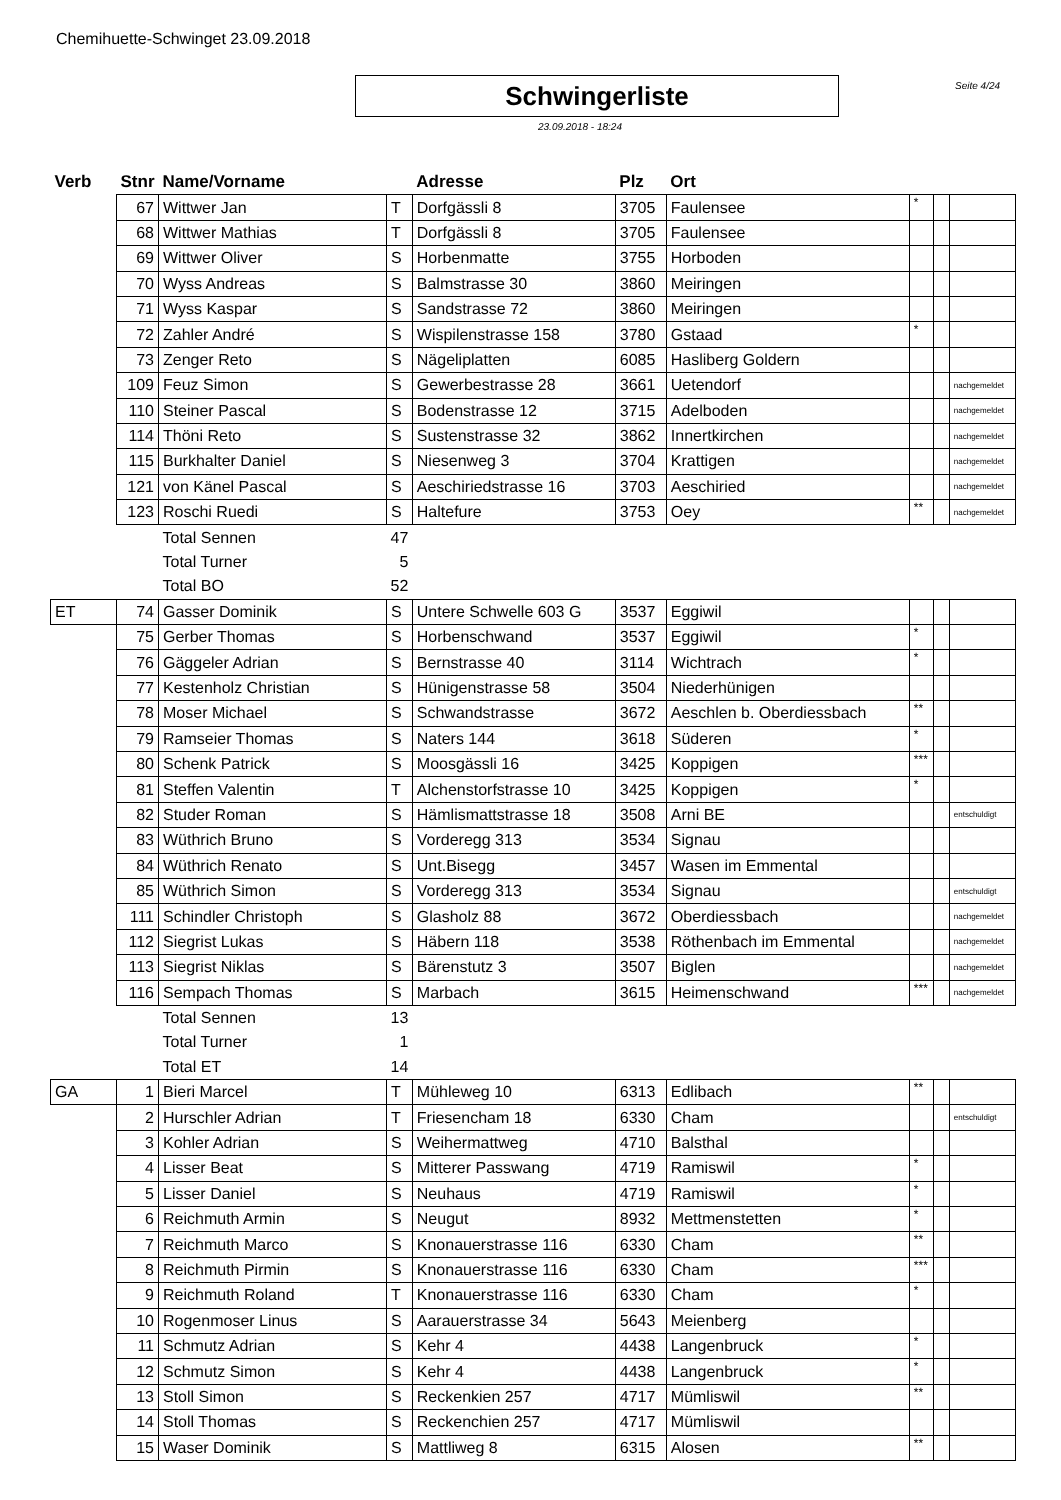Chemihuette-Schwinget 23.09.2018
Schwingerliste Seite 4/24
23.09.2018 - 18:24
| Verb | Stnr | Name/Vorname | | Adresse | Plz | Ort | | | |
| --- | --- | --- | --- | --- | --- | --- | --- | --- | --- |
| | 67 | Wittwer Jan | T | Dorfgässli 8 | 3705 | Faulensee | * | | |
| | 68 | Wittwer Mathias | T | Dorfgässli 8 | 3705 | Faulensee | | | |
| | 69 | Wittwer Oliver | S | Horbenmatte | 3755 | Horboden | | | |
| | 70 | Wyss Andreas | S | Balmstrasse 30 | 3860 | Meiringen | | | |
| | 71 | Wyss Kaspar | S | Sandstrasse 72 | 3860 | Meiringen | | | |
| | 72 | Zahler André | S | Wispilenstrasse 158 | 3780 | Gstaad | * | | |
| | 73 | Zenger Reto | S | Nägeliplatten | 6085 | Hasliberg Goldern | | | |
| | 109 | Feuz Simon | S | Gewerbestrasse 28 | 3661 | Uetendorf | | | nachgemeldet |
| | 110 | Steiner Pascal | S | Bodenstrasse 12 | 3715 | Adelboden | | | nachgemeldet |
| | 114 | Thöni Reto | S | Sustenstrasse 32 | 3862 | Innertkirchen | | | nachgemeldet |
| | 115 | Burkhalter Daniel | S | Niesenweg 3 | 3704 | Krattigen | | | nachgemeldet |
| | 121 | von Känel Pascal | S | Aeschiriedstrasse 16 | 3703 | Aeschiried | | | nachgemeldet |
| | 123 | Roschi Ruedi | S | Haltefure | 3753 | Oey | ** | | nachgemeldet |
| | | Total Sennen | 47 | | | | | | |
| | | Total Turner | 5 | | | | | | |
| | | Total BO | 52 | | | | | | |
| ET | 74 | Gasser Dominik | S | Untere Schwelle 603 G | 3537 | Eggiwil | | | |
| | 75 | Gerber Thomas | S | Horbenschwand | 3537 | Eggiwil | * | | |
| | 76 | Gäggeler Adrian | S | Bernstrasse 40 | 3114 | Wichtrach | * | | |
| | 77 | Kestenholz Christian | S | Hünigenstrasse 58 | 3504 | Niederhünigen | | | |
| | 78 | Moser Michael | S | Schwandstrasse | 3672 | Aeschlen b. Oberdiessbach | ** | | |
| | 79 | Ramseier Thomas | S | Naters 144 | 3618 | Süderen | * | | |
| | 80 | Schenk Patrick | S | Moosgässli 16 | 3425 | Koppigen | *** | | |
| | 81 | Steffen Valentin | T | Alchenstorfstrasse 10 | 3425 | Koppigen | * | | |
| | 82 | Studer Roman | S | Hämlismattstrasse 18 | 3508 | Arni BE | | | entschuldigt |
| | 83 | Wüthrich Bruno | S | Vorderegg 313 | 3534 | Signau | | | |
| | 84 | Wüthrich Renato | S | Unt.Bisegg | 3457 | Wasen im Emmental | | | |
| | 85 | Wüthrich Simon | S | Vorderegg 313 | 3534 | Signau | | | entschuldigt |
| | 111 | Schindler Christoph | S | Glasholz 88 | 3672 | Oberdiessbach | | | nachgemeldet |
| | 112 | Siegrist Lukas | S | Häbern 118 | 3538 | Röthenbach im Emmental | | | nachgemeldet |
| | 113 | Siegrist Niklas | S | Bärenstutz 3 | 3507 | Biglen | | | nachgemeldet |
| | 116 | Sempach Thomas | S | Marbach | 3615 | Heimenschwand | *** | | nachgemeldet |
| | | Total Sennen | 13 | | | | | | |
| | | Total Turner | 1 | | | | | | |
| | | Total ET | 14 | | | | | | |
| GA | 1 | Bieri Marcel | T | Mühleweg 10 | 6313 | Edlibach | ** | | |
| | 2 | Hurschler Adrian | T | Friesencham 18 | 6330 | Cham | | | entschuldigt |
| | 3 | Kohler Adrian | S | Weihermattweg | 4710 | Balsthal | | | |
| | 4 | Lisser Beat | S | Mitterer Passwang | 4719 | Ramiswil | * | | |
| | 5 | Lisser Daniel | S | Neuhaus | 4719 | Ramiswil | * | | |
| | 6 | Reichmuth Armin | S | Neugut | 8932 | Mettmenstetten | * | | |
| | 7 | Reichmuth Marco | S | Knonauerstrasse 116 | 6330 | Cham | ** | | |
| | 8 | Reichmuth Pirmin | S | Knonauerstrasse 116 | 6330 | Cham | *** | | |
| | 9 | Reichmuth Roland | T | Knonauerstrasse 116 | 6330 | Cham | * | | |
| | 10 | Rogenmoser Linus | S | Aarauerstrasse 34 | 5643 | Meienberg | | | |
| | 11 | Schmutz Adrian | S | Kehr 4 | 4438 | Langenbruck | * | | |
| | 12 | Schmutz Simon | S | Kehr 4 | 4438 | Langenbruck | * | | |
| | 13 | Stoll Simon | S | Reckenkien 257 | 4717 | Mümliswil | ** | | |
| | 14 | Stoll Thomas | S | Reckenchien 257 | 4717 | Mümliswil | | | |
| | 15 | Waser Dominik | S | Mattliweg 8 | 6315 | Alosen | ** | | |